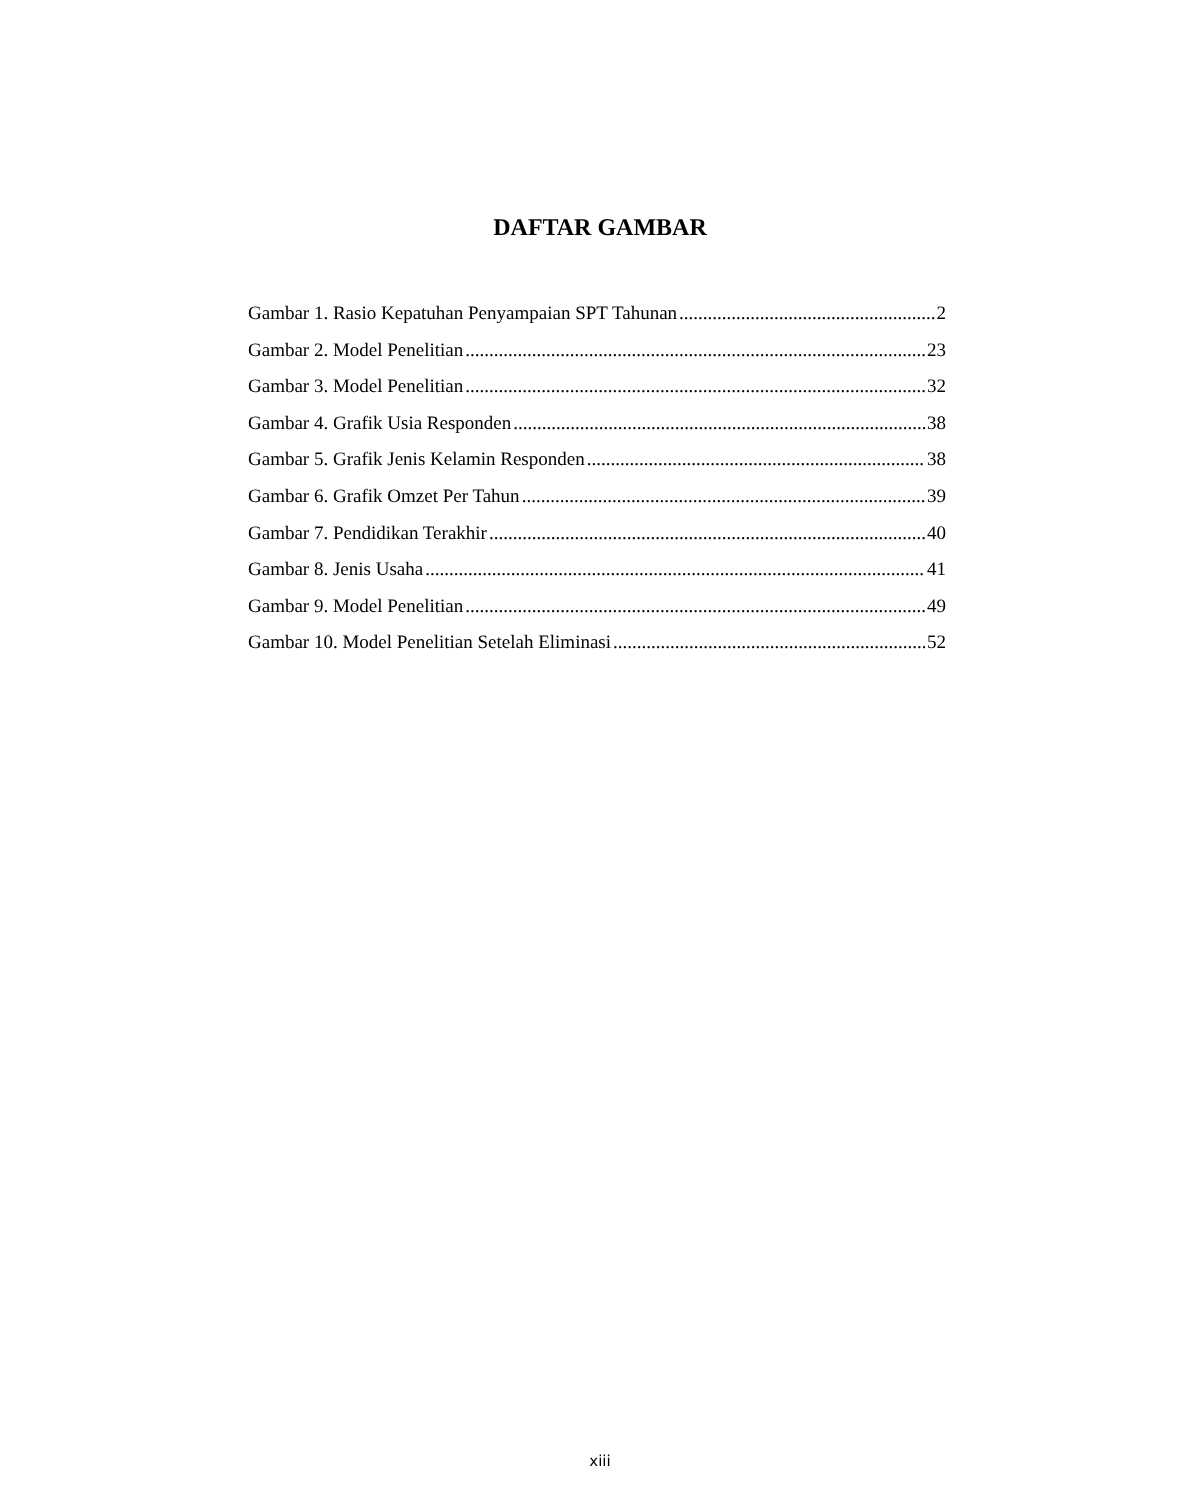DAFTAR GAMBAR
Gambar 1. Rasio Kepatuhan Penyampaian SPT Tahunan 2
Gambar 2. Model Penelitian 23
Gambar 3. Model Penelitian 32
Gambar 4. Grafik Usia Responden 38
Gambar 5. Grafik Jenis Kelamin Responden 38
Gambar 6. Grafik Omzet Per Tahun 39
Gambar 7. Pendidikan Terakhir 40
Gambar 8. Jenis Usaha 41
Gambar 9. Model Penelitian 49
Gambar 10. Model Penelitian Setelah Eliminasi 52
xiii